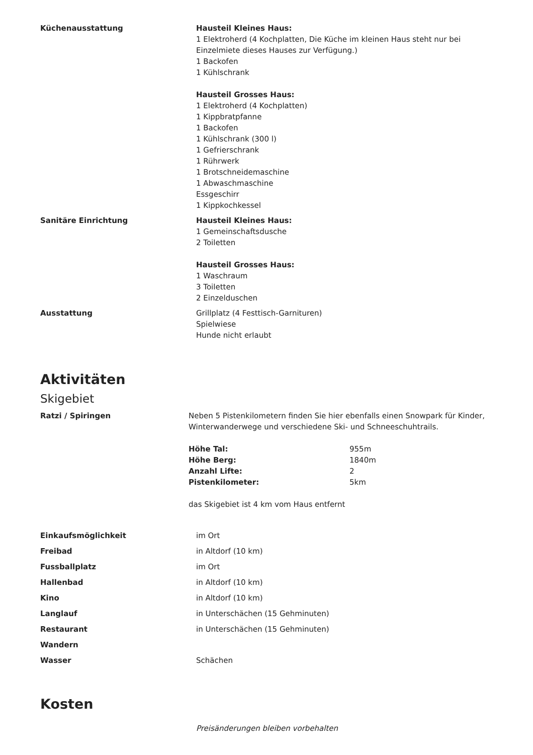| Küchenausstattung | Hausteil Kleines Haus: 1 Elektroherd (4 Kochplatten, Die Küche im kleinen Haus steht nur bei Einzelmiete dieses Hauses zur Verfügung.) 1 Backofen 1 Kühlschrank Hausteil Grosses Haus: 1 Elektroherd (4 Kochplatten) 1 Kippbratpfanne 1 Backofen 1 Kühlschrank (300 l) 1 Gefrierschrank 1 Rührwerk 1 Brotschneidemaschine 1 Abwaschmaschine Essgeschirr 1 Kippkochkessel |
| Sanitäre Einrichtung | Hausteil Kleines Haus: 1 Gemeinschaftsdusche 2 Toiletten Hausteil Grosses Haus: 1 Waschraum 3 Toiletten 2 Einzelduschen |
| Ausstattung | Grillplatz (4 Festtisch-Garnituren) Spielwiese Hunde nicht erlaubt |
Aktivitäten
Skigebiet
| Ratzi / Spiringen | Neben 5 Pistenkilometern finden Sie hier ebenfalls einen Snowpark für Kinder, Winterwanderwege und verschiedene Ski- und Schneeschuhtrails. / Höhe Tal: / 955m / / Höhe Berg: / 1840m / / Anzahl Lifte: / 2 / / Pistenkilometer: / 5km / das Skigebiet ist 4 km vom Haus entfernt |
| Einkaufsmöglichkeit | im Ort |
| Freibad | in Altdorf (10 km) |
| Fussballplatz | im Ort |
| Hallenbad | in Altdorf (10 km) |
| Kino | in Altdorf (10 km) |
| Langlauf | in Unterschächen (15 Gehminuten) |
| Restaurant | in Unterschächen (15 Gehminuten) |
| Wandern | |
| Wasser | Schächen |
Kosten
Preisänderungen bleiben vorbehalten